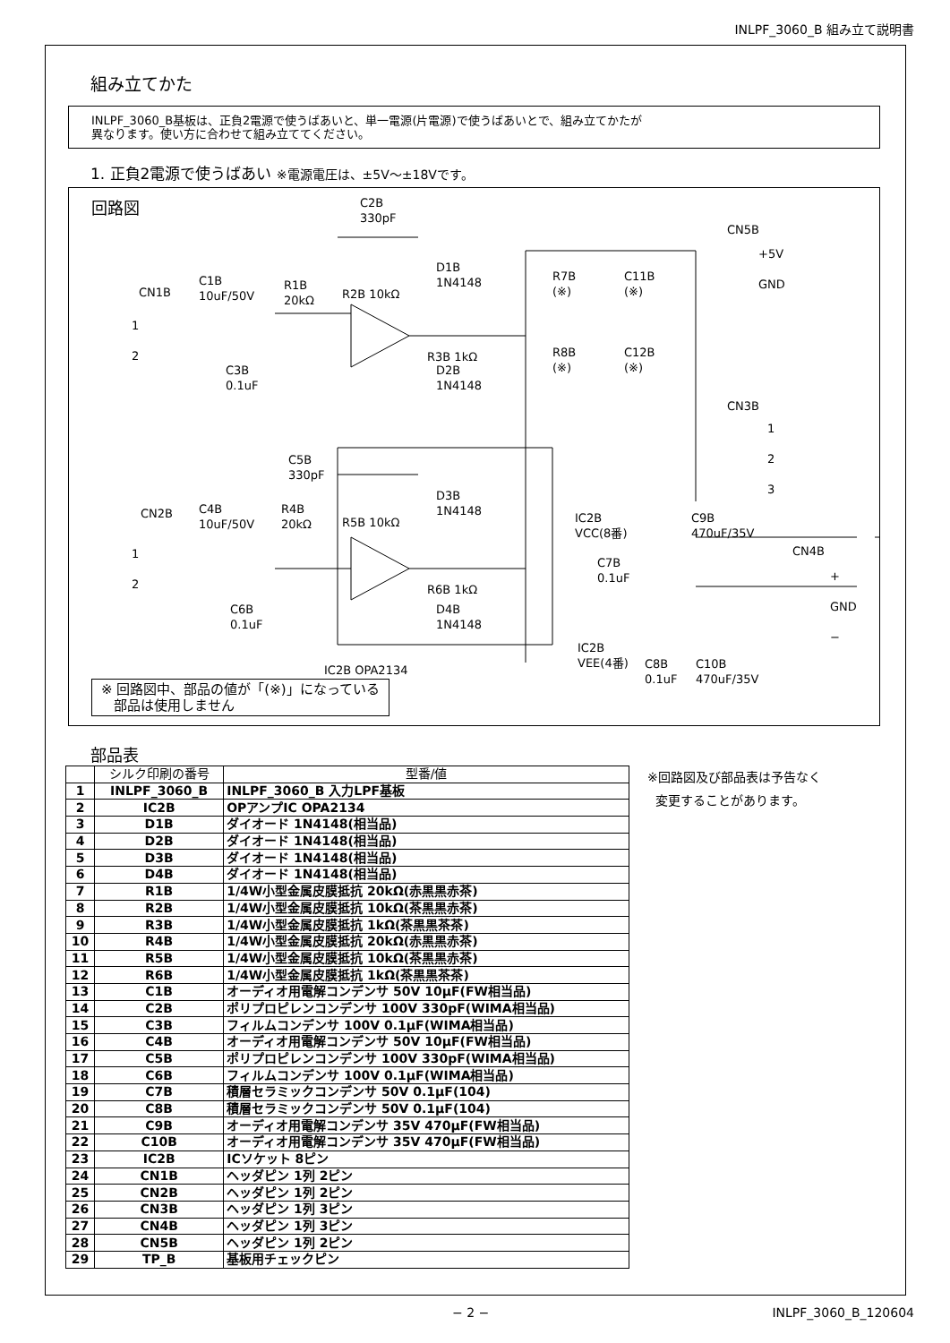INLPF_3060_B 組み立て説明書
組み立てかた
INLPF_3060_B基板は、正負2電源で使うばあいと、単一電源(片電源)で使うばあいとで、組み立てかたが
異なります。使い方に合わせて組み立ててください。
1. 正負2電源で使うばあい ※電源電圧は、±5V～±18Vです。
回路図
C2B
330pF
D1B
1N4148
R7B
(※)
C11B
(※)
CN5B
+5V
GND
CN1B
C1B
10uF/50V
R1B
20kΩ
R2B 10kΩ
1
2
R3B 1kΩ
R8B
(※)
C12B
(※)
C3B
0.1uF
D2B
1N4148
CN3B
1
2
3
C5B
330pF
D3B
1N4148
CN2B
C4B
10uF/50V
R4B
20kΩ
R5B 10kΩ
IC2B
VCC(8番)
C9B
470uF/35V
CN4B
1
2
C7B
0.1uF
+
GND
−
R6B 1kΩ
D4B
1N4148
C6B
0.1uF
IC2B
VEE(4番)
C8B
0.1uF
C10B
470uF/35V
IC2B OPA2134
※ 回路図中、部品の値が「(※)」になっている
部品は使用しません
部品表
| | シルク印刷の番号 | 型番/値 |
| --- | --- | --- |
| 1 | INLPF_3060_B | INLPF_3060_B 入力LPF基板 |
| 2 | IC2B | OPアンプIC OPA2134 |
| 3 | D1B | ダイオード 1N4148(相当品) |
| 4 | D2B | ダイオード 1N4148(相当品) |
| 5 | D3B | ダイオード 1N4148(相当品) |
| 6 | D4B | ダイオード 1N4148(相当品) |
| 7 | R1B | 1/4W小型金属皮膜抵抗 20kΩ(赤黒黒赤茶) |
| 8 | R2B | 1/4W小型金属皮膜抵抗 10kΩ(茶黒黒赤茶) |
| 9 | R3B | 1/4W小型金属皮膜抵抗 1kΩ(茶黒黒茶茶) |
| 10 | R4B | 1/4W小型金属皮膜抵抗 20kΩ(赤黒黒赤茶) |
| 11 | R5B | 1/4W小型金属皮膜抵抗 10kΩ(茶黒黒赤茶) |
| 12 | R6B | 1/4W小型金属皮膜抵抗 1kΩ(茶黒黒茶茶) |
| 13 | C1B | オーディオ用電解コンデンサ 50V 10μF(FW相当品) |
| 14 | C2B | ポリプロピレンコンデンサ 100V 330pF(WIMA相当品) |
| 15 | C3B | フィルムコンデンサ 100V 0.1μF(WIMA相当品) |
| 16 | C4B | オーディオ用電解コンデンサ 50V 10μF(FW相当品) |
| 17 | C5B | ポリプロピレンコンデンサ 100V 330pF(WIMA相当品) |
| 18 | C6B | フィルムコンデンサ 100V 0.1μF(WIMA相当品) |
| 19 | C7B | 積層セラミックコンデンサ 50V 0.1μF(104) |
| 20 | C8B | 積層セラミックコンデンサ 50V 0.1μF(104) |
| 21 | C9B | オーディオ用電解コンデンサ 35V 470μF(FW相当品) |
| 22 | C10B | オーディオ用電解コンデンサ 35V 470μF(FW相当品) |
| 23 | IC2B | ICソケット 8ピン |
| 24 | CN1B | ヘッダピン 1列 2ピン |
| 25 | CN2B | ヘッダピン 1列 2ピン |
| 26 | CN3B | ヘッダピン 1列 3ピン |
| 27 | CN4B | ヘッダピン 1列 3ピン |
| 28 | CN5B | ヘッダピン 1列 2ピン |
| 29 | TP_B | 基板用チェックピン |
※回路図及び部品表は予告なく
変更することがあります。
− 2 − INLPF_3060_B_120604